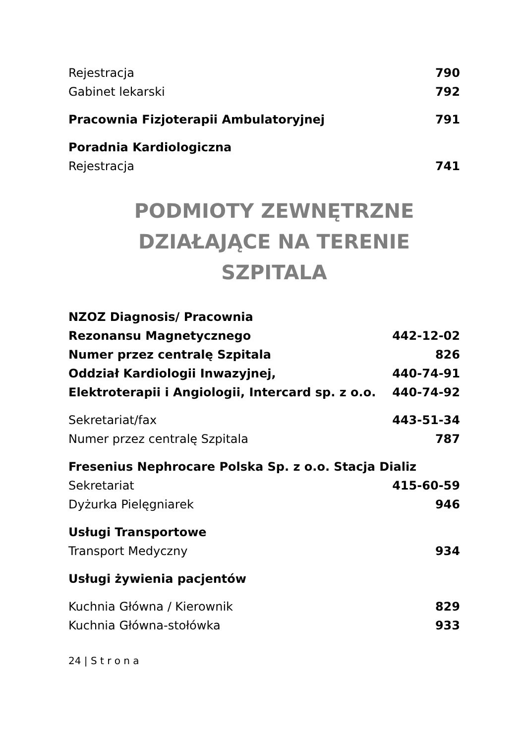| Rejestracja | 790 |
| Gabinet lekarski | 792 |
| Pracownia Fizjoterapii Ambulatoryjnej | 791 |
| Poradnia Kardiologiczna | |
| Rejestracja | 741 |
PODMIOTY ZEWNĘTRZNE
DZIAŁAJĄCE NA TERENIE SZPITALA
| NZOZ Diagnosis/ Pracownia | |
| Rezonansu Magnetycznego | 442-12-02 |
| Numer przez centralę Szpitala | 826 |
| Oddział Kardiologii Inwazyjnej, | 440-74-91 |
| Elektroterapii i Angiologii, Intercard sp. z o.o. | 440-74-92 |
| Sekretariat/fax | 443-51-34 |
| Numer przez centralę Szpitala | 787 |
| Fresenius Nephrocare Polska Sp. z o.o. Stacja Dializ | |
| Sekretariat | 415-60-59 |
| Dyżurka Pielęgniarek | 946 |
| Usługi Transportowe | |
| Transport Medyczny | 934 |
| Usługi żywienia pacjentów | |
| Kuchnia Główna / Kierownik | 829 |
| Kuchnia Główna-stołówka | 933 |
24 | S t r o n a